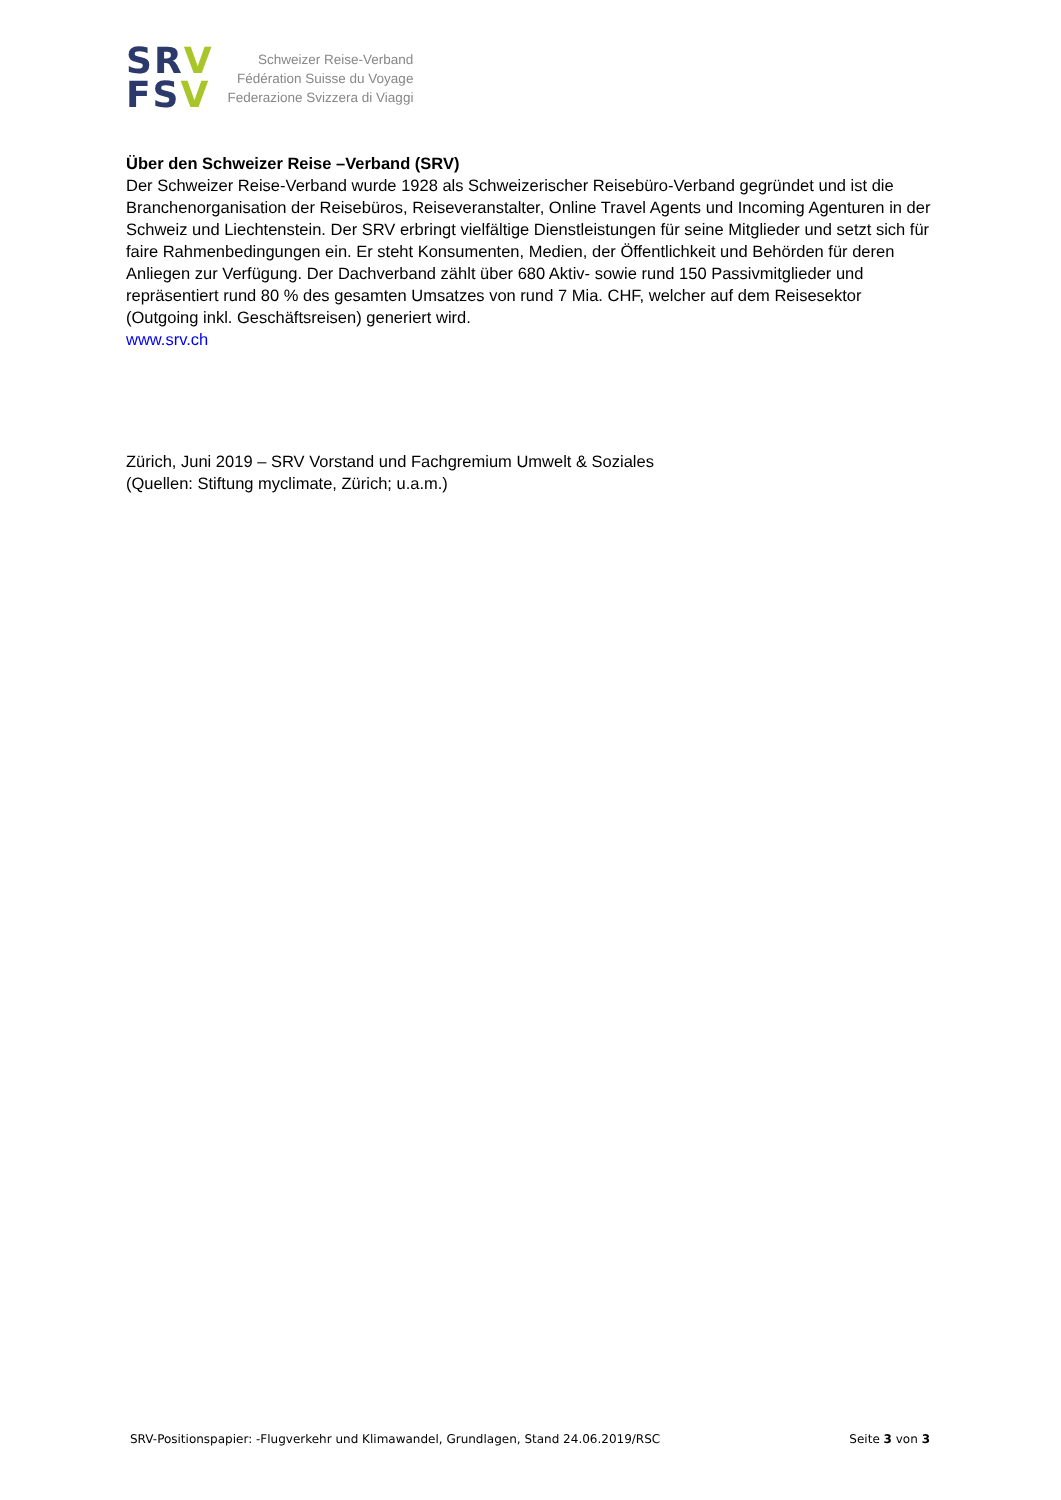SRV
FSV
Schweizer Reise-Verband
Fédération Suisse du Voyage
Federazione Svizzera di Viaggi
Über den Schweizer Reise –Verband (SRV)
Der Schweizer Reise-Verband wurde 1928 als Schweizerischer Reisebüro-Verband gegründet und ist die Branchenorganisation der Reisebüros, Reiseveranstalter, Online Travel Agents und Incoming Agenturen in der Schweiz und Liechtenstein. Der SRV erbringt vielfältige Dienstleistungen für seine Mitglieder und setzt sich für faire Rahmenbedingungen ein. Er steht Konsumenten, Medien, der Öffentlichkeit und Behörden für deren Anliegen zur Verfügung. Der Dachverband zählt über 680 Aktiv- sowie rund 150 Passivmitglieder und repräsentiert rund 80 % des gesamten Umsatzes von rund 7 Mia. CHF, welcher auf dem Reisesektor (Outgoing inkl. Geschäftsreisen) generiert wird.
www.srv.ch
Zürich, Juni 2019 – SRV Vorstand und Fachgremium Umwelt & Soziales
(Quellen: Stiftung myclimate, Zürich; u.a.m.)
SRV-Positionspapier: -Flugverkehr und Klimawandel, Grundlagen, Stand 24.06.2019/RSC Seite 3 von 3